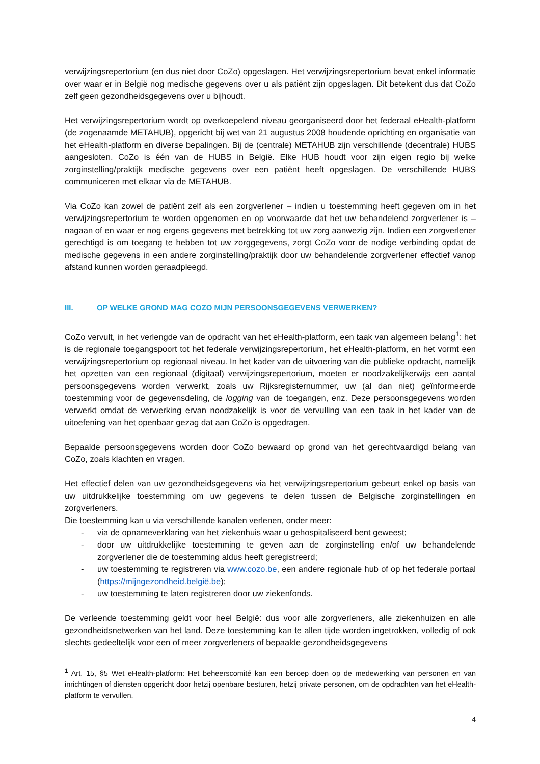verwijzingsrepertorium (en dus niet door CoZo) opgeslagen. Het verwijzingsrepertorium bevat enkel informatie over waar er in België nog medische gegevens over u als patiënt zijn opgeslagen. Dit betekent dus dat CoZo zelf geen gezondheidsgegevens over u bijhoudt.
Het verwijzingsrepertorium wordt op overkoepelend niveau georganiseerd door het federaal eHealth-platform (de zogenaamde METAHUB), opgericht bij wet van 21 augustus 2008 houdende oprichting en organisatie van het eHealth-platform en diverse bepalingen. Bij de (centrale) METAHUB zijn verschillende (decentrale) HUBS aangesloten. CoZo is één van de HUBS in België. Elke HUB houdt voor zijn eigen regio bij welke zorginstelling/praktijk medische gegevens over een patiënt heeft opgeslagen. De verschillende HUBS communiceren met elkaar via de METAHUB.
Via CoZo kan zowel de patiënt zelf als een zorgverlener – indien u toestemming heeft gegeven om in het verwijzingsrepertorium te worden opgenomen en op voorwaarde dat het uw behandelend zorgverlener is – nagaan of en waar er nog ergens gegevens met betrekking tot uw zorg aanwezig zijn. Indien een zorgverlener gerechtigd is om toegang te hebben tot uw zorggegevens, zorgt CoZo voor de nodige verbinding opdat de medische gegevens in een andere zorginstelling/praktijk door uw behandelende zorgverlener effectief vanop afstand kunnen worden geraadpleegd.
III. OP WELKE GROND MAG COZO MIJN PERSOONSGEGEVENS VERWERKEN?
CoZo vervult, in het verlengde van de opdracht van het eHealth-platform, een taak van algemeen belang<sup>1</sup>: het is de regionale toegangspoort tot het federale verwijzingsrepertorium, het eHealth-platform, en het vormt een verwijzingsrepertorium op regionaal niveau. In het kader van de uitvoering van die publieke opdracht, namelijk het opzetten van een regionaal (digitaal) verwijzingsrepertorium, moeten er noodzakelijkerwijs een aantal persoonsgegevens worden verwerkt, zoals uw Rijksregisternummer, uw (al dan niet) geïnformeerde toestemming voor de gegevensdeling, de logging van de toegangen, enz. Deze persoonsgegevens worden verwerkt omdat de verwerking ervan noodzakelijk is voor de vervulling van een taak in het kader van de uitoefening van het openbaar gezag dat aan CoZo is opgedragen.
Bepaalde persoonsgegevens worden door CoZo bewaard op grond van het gerechtvaardigd belang van CoZo, zoals klachten en vragen.
Het effectief delen van uw gezondheidsgegevens via het verwijzingsrepertorium gebeurt enkel op basis van uw uitdrukkelijke toestemming om uw gegevens te delen tussen de Belgische zorginstellingen en zorgverleners.
Die toestemming kan u via verschillende kanalen verlenen, onder meer:
- via de opnameverklaring van het ziekenhuis waar u gehospitaliseerd bent geweest;
- door uw uitdrukkelijke toestemming te geven aan de zorginstelling en/of uw behandelende zorgverlener die de toestemming aldus heeft geregistreerd;
- uw toestemming te registreren via www.cozo.be, een andere regionale hub of op het federale portaal (https://mijngezondheid.belgië.be);
- uw toestemming te laten registreren door uw ziekenfonds.
De verleende toestemming geldt voor heel België: dus voor alle zorgverleners, alle ziekenhuizen en alle gezondheidsnetwerken van het land. Deze toestemming kan te allen tijde worden ingetrokken, volledig of ook slechts gedeeltelijk voor een of meer zorgverleners of bepaalde gezondheidsgegevens
<sup>1</sup> Art. 15, §5 Wet eHealth-platform: Het beheerscomité kan een beroep doen op de medewerking van personen en van inrichtingen of diensten opgericht door hetzij openbare besturen, hetzij private personen, om de opdrachten van het eHealth-platform te vervullen.
4